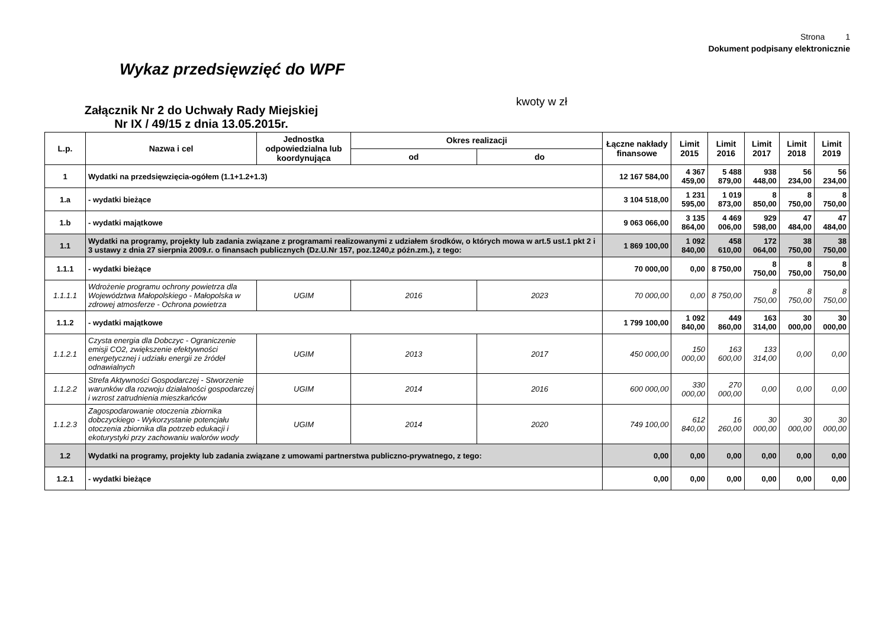Strona 1
Dokument podpisany elektronicznie
Wykaz przedsięwzięć do WPF
Załącznik Nr 2 do Uchwały Rady Miejskiej
Nr IX / 49/15 z dnia 13.05.2015r.
kwoty w zł
| L.p. | Nazwa i cel | Jednostka odpowiedzialna lub koordynująca | Okres realizacji | | Łączne nakłady finansowe | Limit 2015 | Limit 2016 | Limit 2017 | Limit 2018 | Limit 2019 |
| --- | --- | --- | --- | --- | --- | --- | --- | --- | --- | --- |
| | | | od | do | | | | | | |
| 1 | Wydatki na przedsięwzięcia-ogółem (1.1+1.2+1.3) | | | | 12 167 584,00 | 4 367 459,00 | 5 488 879,00 | 938 448,00 | 56 234,00 | 56 234,00 |
| 1.a | - wydatki bieżące | | | | 3 104 518,00 | 1 231 595,00 | 1 019 873,00 | 8 850,00 | 8 750,00 | 8 750,00 |
| 1.b | - wydatki majątkowe | | | | 9 063 066,00 | 3 135 864,00 | 4 469 006,00 | 929 598,00 | 47 484,00 | 47 484,00 |
| 1.1 | Wydatki na programy, projekty lub zadania związane z programami realizowanymi z udziałem środków, o których mowa w art.5 ust.1 pkt 2 i 3 ustawy z dnia 27 sierpnia 2009.r. o finansach publicznych (Dz.U.Nr 157, poz.1240,z późn.zm.), z tego: | | | | 1 869 100,00 | 1 092 840,00 | 458 610,00 | 172 064,00 | 38 750,00 | 38 750,00 |
| 1.1.1 | - wydatki bieżące | | | | 70 000,00 | 0,00 | 8 750,00 | 8 750,00 | 8 750,00 | 8 750,00 |
| 1.1.1.1 | Wdrożenie programu ochrony powietrza dla Województwa Małopolskiego - Małopolska w zdrowej atmosferze - Ochrona powietrza | UGIM | 2016 | 2023 | 70 000,00 | 0,00 | 8 750,00 | 8 750,00 | 8 750,00 | 8 750,00 |
| 1.1.2 | - wydatki majątkowe | | | | 1 799 100,00 | 1 092 840,00 | 449 860,00 | 163 314,00 | 30 000,00 | 30 000,00 |
| 1.1.2.1 | Czysta energia dla Dobczyc - Ograniczenie emisji CO2, zwiększenie efektywności energetycznej i udziału energii ze źródeł odnawialnych | UGIM | 2013 | 2017 | 450 000,00 | 150 000,00 | 163 600,00 | 133 314,00 | 0,00 | 0,00 |
| 1.1.2.2 | Strefa Aktywności Gospodarczej - Stworzenie warunków dla rozwoju działalności gospodarczej i wzrost zatrudnienia mieszkańców | UGIM | 2014 | 2016 | 600 000,00 | 330 000,00 | 270 000,00 | 0,00 | 0,00 | 0,00 |
| 1.1.2.3 | Zagospodarowanie otoczenia zbiornika dobczyckiego - Wykorzystanie potencjału otoczenia zbiornika dla potrzeb edukacji i ekoturystyki przy zachowaniu walorów wody | UGIM | 2014 | 2020 | 749 100,00 | 612 840,00 | 16 260,00 | 30 000,00 | 30 000,00 | 30 000,00 |
| 1.2 | Wydatki na programy, projekty lub zadania związane z umowami partnerstwa publiczno-prywatnego, z tego: | | | | 0,00 | 0,00 | 0,00 | 0,00 | 0,00 | 0,00 |
| 1.2.1 | - wydatki bieżące | | | | 0,00 | 0,00 | 0,00 | 0,00 | 0,00 | 0,00 |